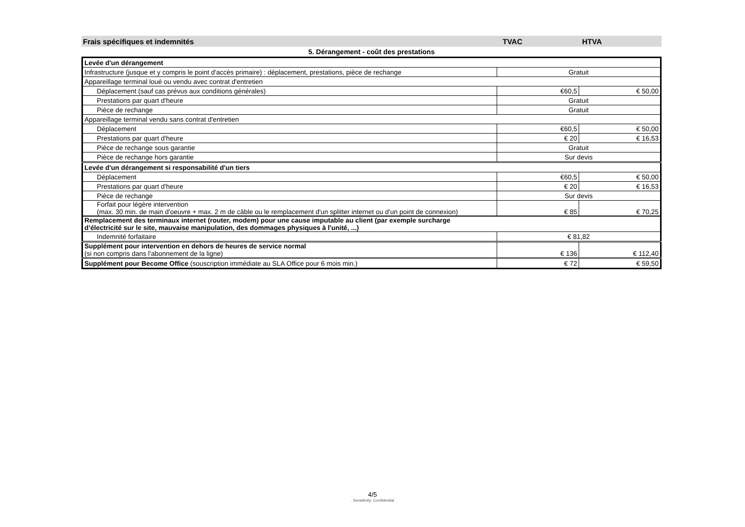Frais spécifiques et indemnités TVAC HTVA
5. Dérangement - coût des prestations
| Levée d'un dérangement | | |
| Infrastructure (jusque et y compris le point d'accès primaire) : déplacement, prestations, pièce de rechange | Gratuit | |
| Appareillage terminal loué ou vendu avec contrat d'entretien | | |
| Déplacement (sauf cas prévus aux conditions générales) | €60,5 | € 50,00 |
| Prestations par quart d'heure | Gratuit | |
| Pièce de rechange | Gratuit | |
| Appareillage terminal vendu sans contrat d'entretien | | |
| Déplacement | €60,5 | € 50,00 |
| Prestations par quart d'heure | € 20 | € 16,53 |
| Pièce de rechange sous garantie | Gratuit | |
| Pièce de rechange hors garantie | Sur devis | |
| Levée d'un dérangement si responsabilité d'un tiers | | |
| Déplacement | €60,5 | € 50,00 |
| Prestations par quart d'heure | € 20 | € 16,53 |
| Pièce de rechange | Sur devis | |
| Forfait pour légère intervention (max. 30 min. de main d'oeuvre + max. 2 m de câble ou le remplacement d'un splitter internet ou d'un point de connexion) | € 85 | € 70,25 |
| Remplacement des terminaux internet (router, modem) pour une cause imputable au client (par exemple surcharge d’électricité sur le site, mauvaise manipulation, des dommages physiques à l'unité, ...) | | |
| Indemnité forfaitaire | € 81,82 | |
| Supplément pour intervention en dehors de heures de service normal (si non compris dans l'abonnement de la ligne) | € 136 | € 112,40 |
| Supplément pour Become Office (souscription immédiate au SLA Office pour 6 mois min.) | € 72 | € 59,50 |
4/5. Sensitivity: Confidential